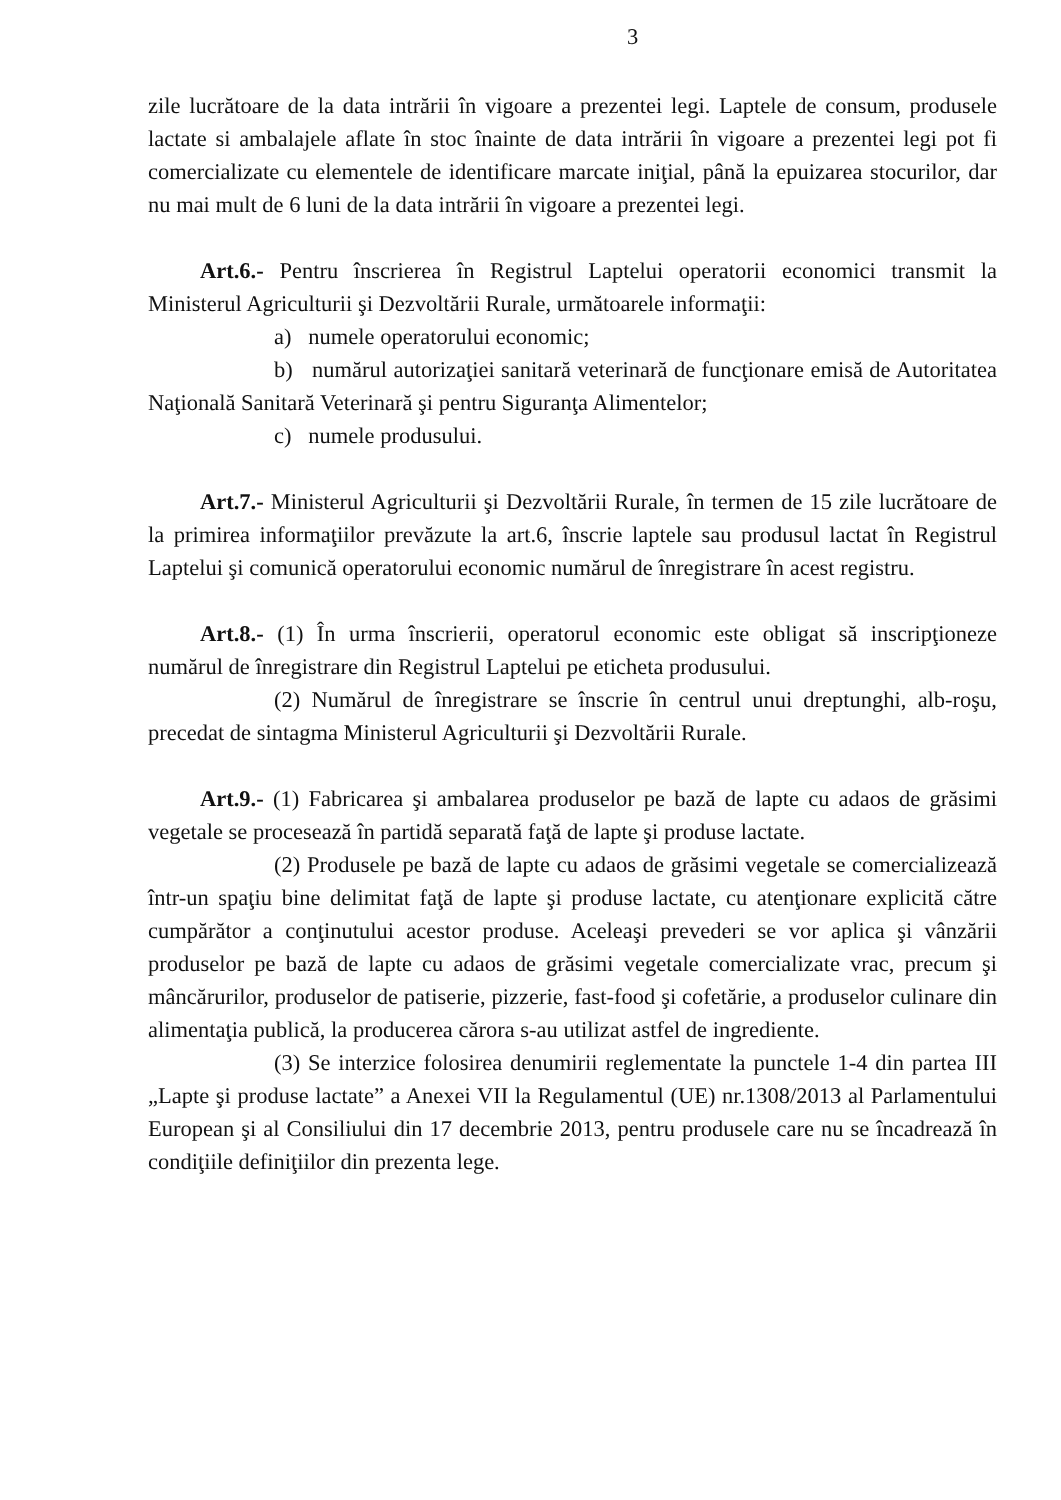3
zile lucrătoare de la data intrării în vigoare a prezentei legi. Laptele de consum, produsele lactate si ambalajele aflate în stoc înainte de data intrării în vigoare a prezentei legi pot fi comercializate cu elementele de identificare marcate iniţial, până la epuizarea stocurilor, dar nu mai mult de 6 luni de la data intrării în vigoare a prezentei legi.
Art.6.- Pentru înscrierea în Registrul Laptelui operatorii economici transmit la Ministerul Agriculturii şi Dezvoltării Rurale, următoarele informaţii:
a) numele operatorului economic;
b) numărul autorizaţiei sanitară veterinară de funcţionare emisă de Autoritatea Naţională Sanitară Veterinară şi pentru Siguranţa Alimentelor;
c) numele produsului.
Art.7.- Ministerul Agriculturii şi Dezvoltării Rurale, în termen de 15 zile lucrătoare de la primirea informaţiilor prevăzute la art.6, înscrie laptele sau produsul lactat în Registrul Laptelui şi comunică operatorului economic numărul de înregistrare în acest registru.
Art.8.- (1) În urma înscrierii, operatorul economic este obligat să inscripţioneze numărul de înregistrare din Registrul Laptelui pe eticheta produsului.
(2) Numărul de înregistrare se înscrie în centrul unui dreptunghi, alb-roşu, precedat de sintagma Ministerul Agriculturii şi Dezvoltării Rurale.
Art.9.- (1) Fabricarea şi ambalarea produselor pe bază de lapte cu adaos de grăsimi vegetale se procesează în partidă separată faţă de lapte şi produse lactate.
(2) Produsele pe bază de lapte cu adaos de grăsimi vegetale se comercializează într-un spaţiu bine delimitat faţă de lapte şi produse lactate, cu atenţionare explicită către cumpărător a conţinutului acestor produse. Aceleaşi prevederi se vor aplica şi vânzării produselor pe bază de lapte cu adaos de grăsimi vegetale comercializate vrac, precum şi mâncărurilor, produselor de patiserie, pizzerie, fast-food şi cofetărie, a produselor culinare din alimentaţia publică, la producerea cărora s-au utilizat astfel de ingrediente.
(3) Se interzice folosirea denumirii reglementate la punctele 1-4 din partea III „Lapte şi produse lactate” a Anexei VII la Regulamentul (UE) nr.1308/2013 al Parlamentului European şi al Consiliului din 17 decembrie 2013, pentru produsele care nu se încadrează în condiţiile definiţiilor din prezenta lege.